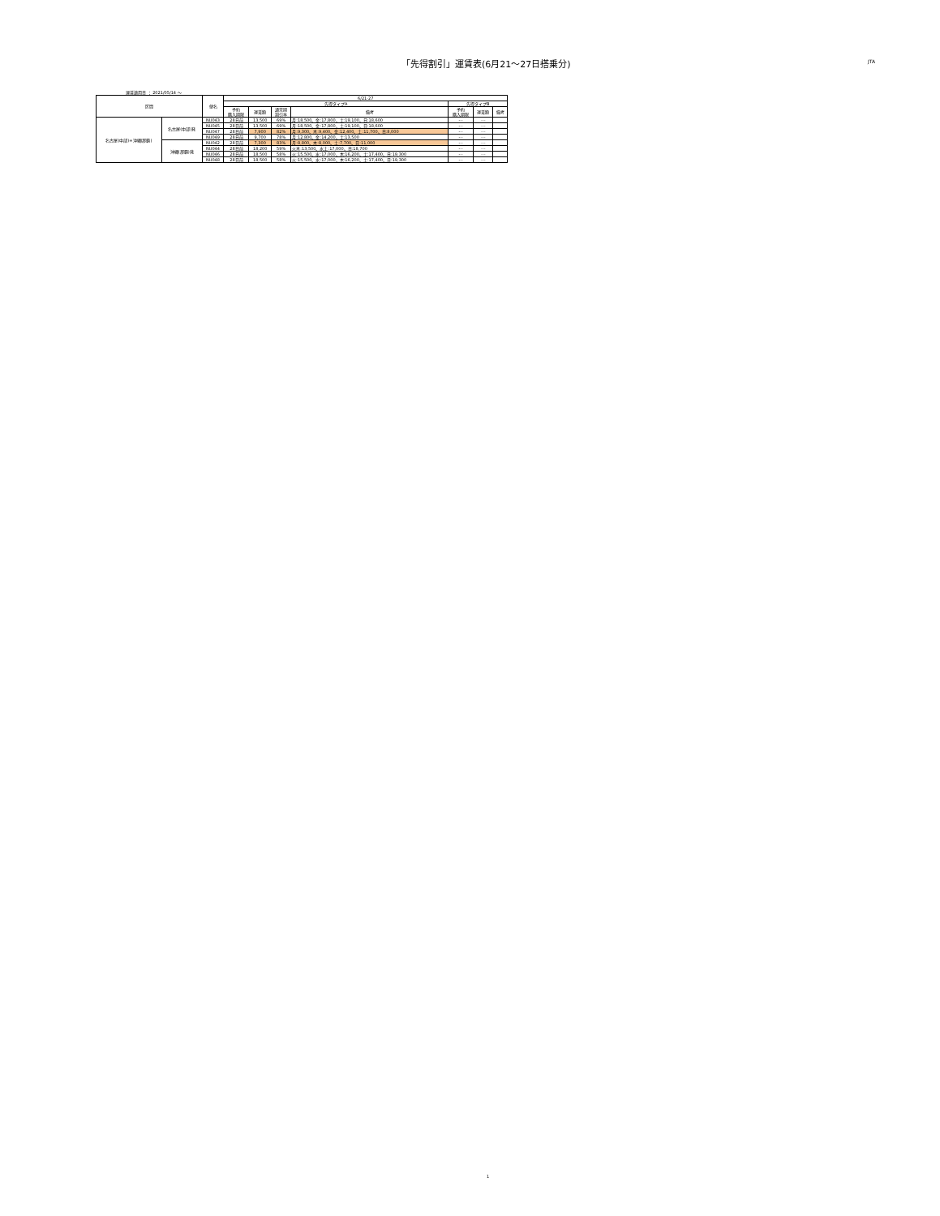「先得割引」運賃表(6月21～27日搭乗分)
JTA
運賃適用日 ： 2021/05/14 ～
| 区間 | | 便名 | 6/21-27 | | | | | | |
| --- | --- | --- | --- | --- | --- | --- | --- | --- | --- |
| | | | 先得タイプA | | | | 先得タイプB | | |
| | | | 予約 購入期限 | 運賃額 | 通常期 割引率 | 備考 | 予約 購入期限 | 運賃額 | 備考 |
| 名古屋(中部)=沖縄(那覇) | 名古屋(中部)発 | NU043 | 28日前 | 13,500 | 69% | 月:18,500、金:17,800、土:19,100、日:18,600 | --- | --- | |
| | | NU045 | 28日前 | 13,500 | 69% | 月:18,500、金:17,800、土:19,100、日:18,600 | --- | --- | |
| | | NU047 | 28日前 | 7,900 | 82% | 月:9,300、木:9,400、金:12,400、土:11,700、日:8,000 | --- | --- | |
| | | NU049 | 28日前 | 9,700 | 78% | 月:12,800、金:14,200、土:13,500 | --- | --- | |
| | 沖縄(那覇)発 | NU042 | 28日前 | 7,300 | 83% | 月:8,800、木:8,000、土:7,700、日:11,000 | --- | --- | |
| | | NU044 | 28日前 | 18,200 | 59% | 火木:13,500、水土:17,000、日:18,700 | --- | --- | |
| | | NU046 | 28日前 | 18,500 | 58% | 火:15,500、水:17,000、木:16,200、土:17,400、日:19,300 | --- | --- | |
| | | NU048 | 28日前 | 18,500 | 58% | 火:15,500、水:17,000、木:16,200、土:17,400、日:19,300 | --- | --- | |
1